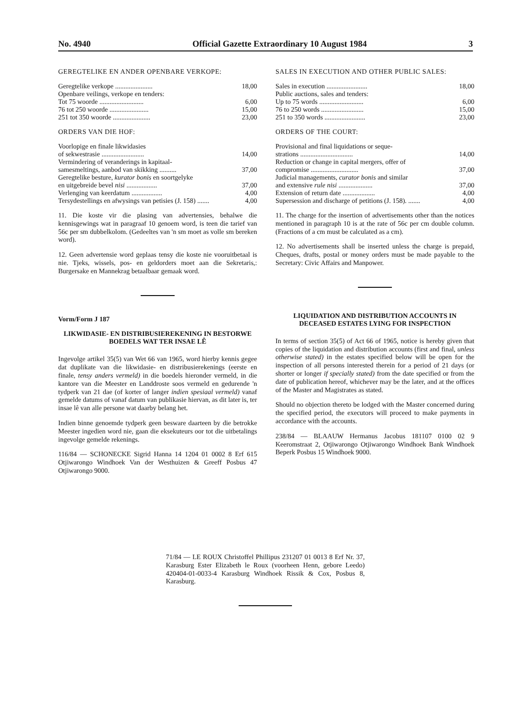No. 4940 Official Gazette Extraordinary 10 August 1984 3
GEREGTELIKE EN ANDER OPENBARE VERKOPE:
| Geregtelike verkope ...................... | 18,00 |
| Openbare veilings, verkope en tenders: | |
| Tot 75 woorde .......................... | 6,00 |
| 76 tot 250 woorde ....................... | 15,00 |
| 251 tot 350 woorde ...................... | 23,00 |
ORDERS VAN DIE HOF:
| Voorlopige en finale likwidasies | |
| of sekwestrasie ......................... | 14,00 |
| Vermindering of veranderings in kapitaal- | |
| samesmeltings, aanbod van skikking .......... | 37,00 |
| Geregtelike besture, kurator bonis en soortgelyke | |
| en uitgebreide bevel nisi .................. | 37,00 |
| Verlenging van keerdatum .................. | 4,00 |
| Tersydestellings en afwysings van petisies (J. 158) ....... | 4,00 |
11. Die koste vir die plasing van advertensies, behalwe die kennisgewings wat in paragraaf 10 genoem word, is teen die tarief van 56c per sm dubbelkolom. (Gedeeltes van 'n sm moet as volle sm bereken word).
12. Geen advertensie word geplaas tensy die koste nie vooruitbetaal is nie. Tjeks, wissels, pos- en geldorders moet aan die Sekretaris,: Burgersake en Mannekrag betaalbaar gemaak word.
Vorm/Form J 187
LIKWIDASIE- EN DISTRIBUSIEREKENING IN BESTORWE BOEDELS WAT TER INSAE LÊ
Ingevolge artikel 35(5) van Wet 66 van 1965, word hierby kennis gegee dat duplikate van die likwidasie- en distribusierekenings (eerste en finale, tensy anders vermeld) in die boedels hieronder vermeld, in die kantore van die Meester en Landdroste soos vermeld en gedurende 'n tydperk van 21 dae (of korter of langer indien spesiaal vermeld) vanaf gemelde datums of vanaf datum van publikasie hiervan, as dit later is, ter insae lê van alle persone wat daarby belang het.
Indien binne genoemde tydperk geen besware daarteen by die betrokke Meester ingedien word nie, gaan die eksekuteurs oor tot die uitbetalings ingevolge gemelde rekenings.
116/84 — SCHONECKE Sigrid Hanna 14 1204 01 0002 8 Erf 615 Otjiwarongo Windhoek Van der Westhuizen & Greeff Posbus 47 Otjiwarongo 9000.
SALES IN EXECUTION AND OTHER PUBLIC SALES:
| Sales in execution ........................ | 18,00 |
| Public auctions, sales and tenders: | |
| Up to 75 words .......................... | 6,00 |
| 76 to 250 words ......................... | 15,00 |
| 251 to 350 words ........................ | 23,00 |
ORDERS OF THE COURT:
| Provisional and final liquidations or seque- | |
| strations ............................... | 14,00 |
| Reduction or change in capital mergers, offer of | |
| compromise ............................ | 37,00 |
| Judicial managements, curator bonis and similar | |
| and extensive rule nisi .................... | 37,00 |
| Extension of return date ................... | 4,00 |
| Supersession and discharge of petitions (J. 158). ....... | 4,00 |
11. The charge for the insertion of advertisements other than the notices mentioned in paragraph 10 is at the rate of 56c per cm double column. (Fractions of a cm must be calculated as a cm).
12. No advertisements shall be inserted unless the charge is prepaid, Cheques, drafts, postal or money orders must be made payable to the Secretary: Civic Affairs and Manpower.
LIQUIDATION AND DISTRIBUTION ACCOUNTS IN DECEASED ESTATES LYING FOR INSPECTION
In terms of section 35(5) of Act 66 of 1965, notice is hereby given that copies of the liquidation and distribution accounts (first and final, unless otherwise stated) in the estates specified below will be open for the inspection of all persons interested therein for a period of 21 days (or shorter or longer if specially stated) from the date specified or from the date of publication hereof, whichever may be the later, and at the offices of the Master and Magistrates as stated.
Should no objection thereto be lodged with the Master concerned during the specified period, the executors will proceed to make payments in accordance with the accounts.
238/84 — BLAAUW Hermanus Jacobus 181107 0100 02 9 Keeromstraat 2, Otjiwarongo Otjiwarongo Windhoek Bank Windhoek Beperk Posbus 15 Windhoek 9000.
71/84 — LE ROUX Christoffel Phillipus 231207 01 0013 8 Erf Nr. 37, Karasburg Ester Elizabeth le Roux (voorheen Henn, gebore Leedo) 420404-01-0033-4 Karasburg Windhoek Rissik & Cox, Posbus 8, Karasburg.